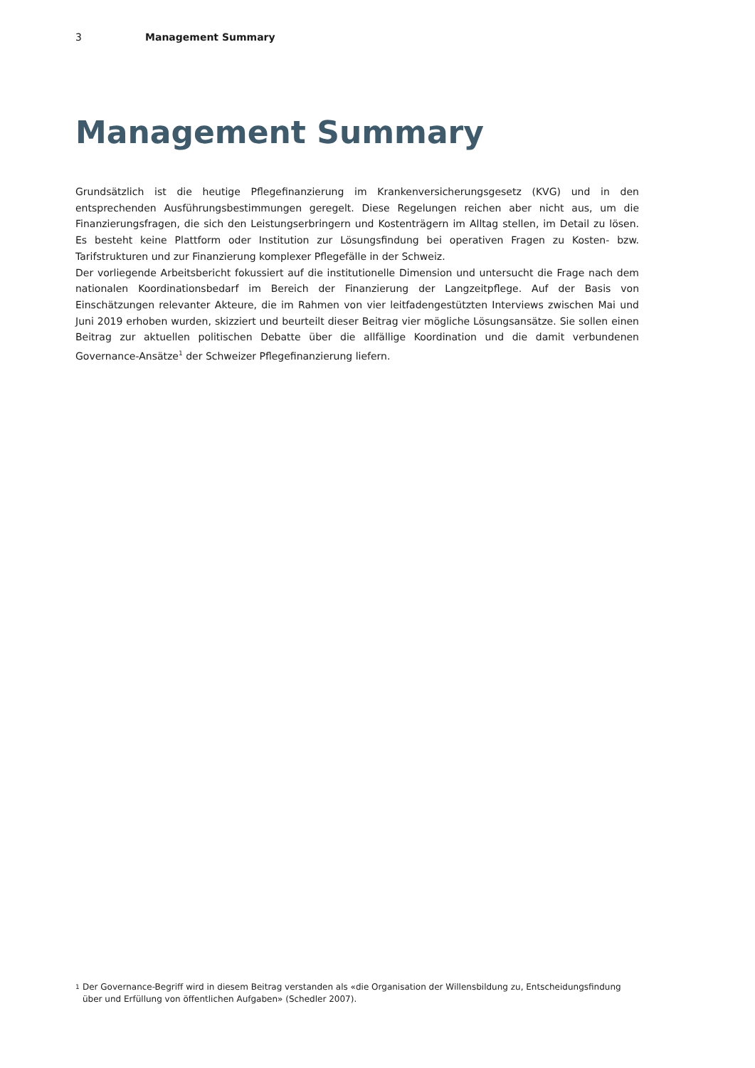3 Management Summary
Management Summary
Grundsätzlich ist die heutige Pflegefinanzierung im Krankenversicherungsgesetz (KVG) und in den entsprechenden Ausführungsbestimmungen geregelt. Diese Regelungen reichen aber nicht aus, um die Finanzierungsfragen, die sich den Leistungserbringern und Kostenträgern im Alltag stellen, im Detail zu lösen. Es besteht keine Plattform oder Institution zur Lösungsfindung bei operativen Fragen zu Kosten- bzw. Tarifstrukturen und zur Finanzierung komplexer Pflegefälle in der Schweiz.
Der vorliegende Arbeitsbericht fokussiert auf die institutionelle Dimension und untersucht die Frage nach dem nationalen Koordinationsbedarf im Bereich der Finanzierung der Langzeitpflege. Auf der Basis von Einschätzungen relevanter Akteure, die im Rahmen von vier leitfadengestützten Interviews zwischen Mai und Juni 2019 erhoben wurden, skizziert und beurteilt dieser Beitrag vier mögliche Lösungsansätze. Sie sollen einen Beitrag zur aktuellen politischen Debatte über die allfällige Koordination und die damit verbundenen Governance-Ansätze<sup>1</sup> der Schweizer Pflegefinanzierung liefern.
1 Der Governance-Begriff wird in diesem Beitrag verstanden als «die Organisation der Willensbildung zu, Entscheidungsfindung über und Erfüllung von öffentlichen Aufgaben» (Schedler 2007).